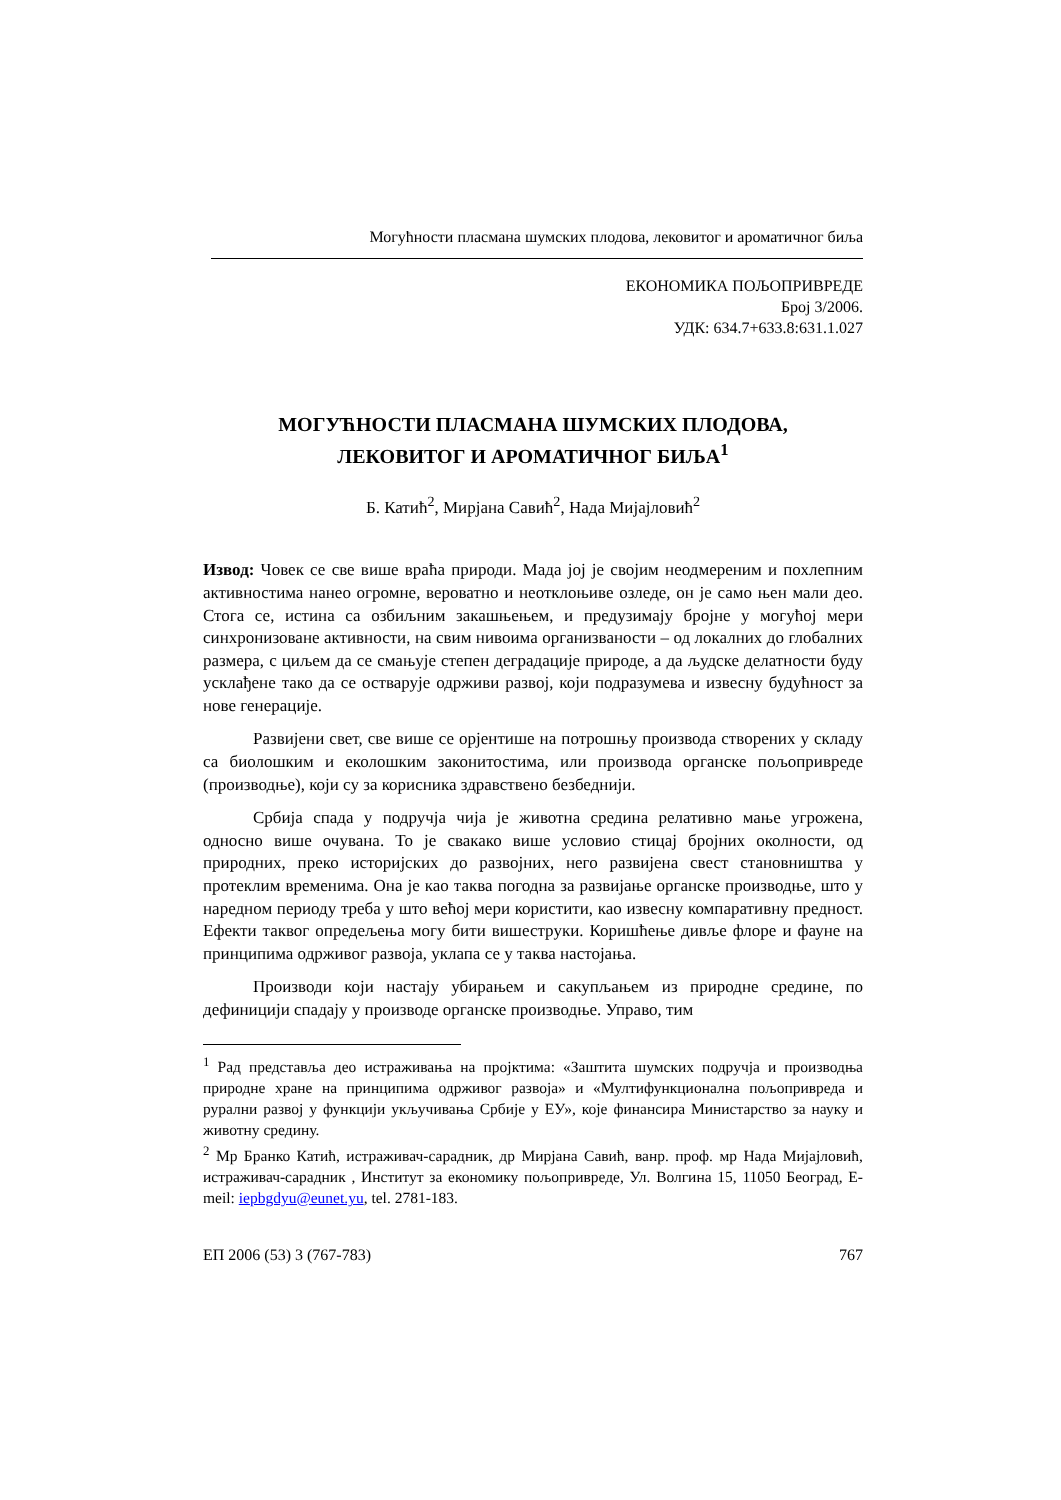Могућности пласмана шумских плодова, лековитог и ароматичног биља
ЕКОНОМИКА ПОЉОПРИВРЕДЕ
Број 3/2006.
УДК: 634.7+633.8:631.1.027
МОГУЋНОСТИ ПЛАСМАНА ШУМСКИХ ПЛОДОВА,
ЛЕКОВИТОГ И АРОМАТИЧНОГ БИЉА<sup>1</sup>
Б. Катић<sup>2</sup>, Мирјана Савић<sup>2</sup>, Нада Мијајловић<sup>2</sup>
Извод: Човек се све више враћа природи. Мада јој је својим неодмереним и похлепним активностима нанео огромне, вероватно и неотклоњиве озледе, он је само њен мали део. Стога се, истина са озбиљним закашњењем, и предузимају бројне у могућој мери синхронизоване активности, на свим нивоима организваности – од локалних до глобалних размера, с циљем да се смањује степен деградације природе, а да људске делатности буду усклађене тако да се остварује одрживи развој, који подразумева и извесну будућност за нове генерације.
Развијени свет, све више се орјентише на потрошњу производа створених у складу са биолошким и еколошким законитостима, или производа органске пољопривреде (производње), који су за корисника здравствено безбеднији.
Србија спада у подручја чија је животна средина релативно мање угрожена, односно више очувана. То је свакако више условио стицај бројних околности, од природних, преко историјских до развојних, него развијена свест становништва у протеклим временима. Она је као таква погодна за развијање органске производње, што у наредном периоду треба у што већој мери користити, као извесну компаративну предност. Ефекти таквог опредељења могу бити вишеструки. Коришћење дивље флоре и фауне на принципима одрживог развоја, уклапа се у таква настојања.
Производи који настају убирањем и сакупљањем из природне средине, по дефиницији спадају у производе органске производње. Управо, тим
<sup>1</sup> Рад представља део истраживања на пројктима: «Заштита шумских подручја и производња природне хране на принципима одрживог развоја» и «Мултифункционална пољопривреда и рурални развој у функцији укључивања Србије у ЕУ», које финансира Министарство за науку и животну средину.
<sup>2</sup> Мр Бранко Катић, истраживач-сарадник, др Мирјана Савић, ванр. проф. мр Нада Мијајловић, истраживач-сарадник , Институт за економику пољопривреде, Ул. Волгина 15, 11050 Београд, E-meil: iepbgdyu@eunet.yu, tel. 2781-183.
ЕП 2006 (53) 3 (767-783) 767